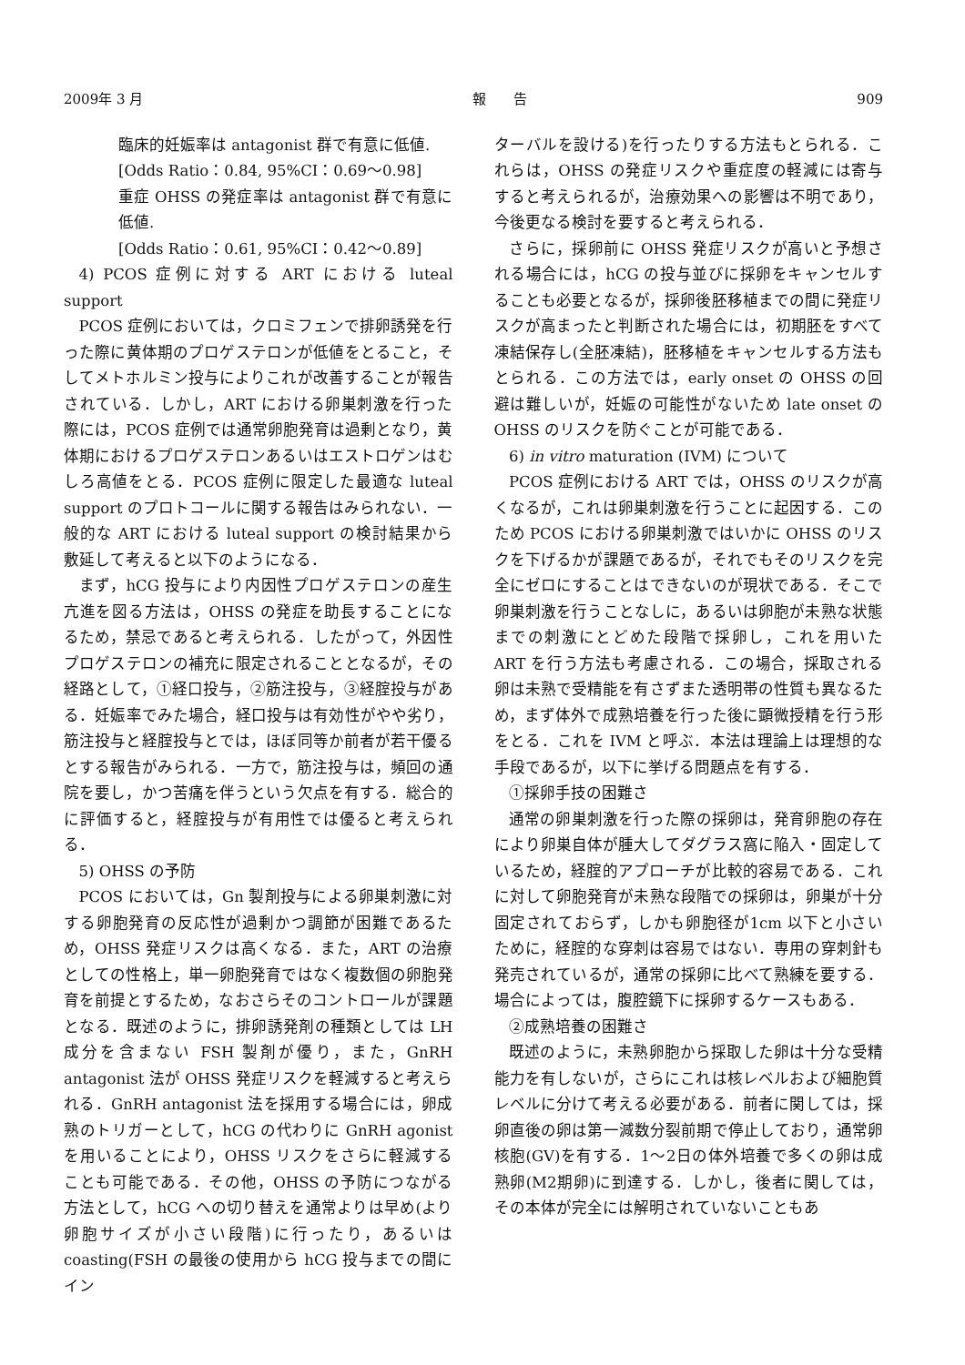2009年 3 月 報　　告 909
臨床的妊娠率は antagonist 群で有意に低値.
[Odds Ratio：0.84, 95%CI：0.69〜0.98]
重症 OHSS の発症率は antagonist 群で有意に低値.
[Odds Ratio：0.61, 95%CI：0.42〜0.89]
4) PCOS 症例に対する ART における luteal support
PCOS 症例においては，クロミフェンで排卵誘発を行った際に黄体期のプロゲステロンが低値をとること，そしてメトホルミン投与によりこれが改善することが報告されている．しかし，ART における卵巣刺激を行った際には，PCOS 症例では通常卵胞発育は過剰となり，黄体期におけるプロゲステロンあるいはエストロゲンはむしろ高値をとる．PCOS 症例に限定した最適な luteal support のプロトコールに関する報告はみられない．一般的な ART における luteal support の検討結果から敷延して考えると以下のようになる．
まず，hCG 投与により内因性プロゲステロンの産生亢進を図る方法は，OHSS の発症を助長することになるため，禁忌であると考えられる．したがって，外因性プロゲステロンの補充に限定されることとなるが，その経路として，①経口投与，②筋注投与，③経腟投与がある．妊娠率でみた場合，経口投与は有効性がやや劣り，筋注投与と経腟投与とでは，ほぼ同等か前者が若干優るとする報告がみられる．一方で，筋注投与は，頻回の通院を要し，かつ苦痛を伴うという欠点を有する．総合的に評価すると，経腟投与が有用性では優ると考えられる．
5) OHSS の予防
PCOS においては，Gn 製剤投与による卵巣刺激に対する卵胞発育の反応性が過剰かつ調節が困難であるため，OHSS 発症リスクは高くなる．また，ART の治療としての性格上，単一卵胞発育ではなく複数個の卵胞発育を前提とするため，なおさらそのコントロールが課題となる．既述のように，排卵誘発剤の種類としては LH 成分を含まない FSH 製剤が優り，また，GnRH antagonist 法が OHSS 発症リスクを軽減すると考えられる．GnRH antagonist 法を採用する場合には，卵成熟のトリガーとして，hCG の代わりに GnRH agonist を用いることにより，OHSS リスクをさらに軽減することも可能である．その他，OHSS の予防につながる方法として，hCG への切り替えを通常よりは早め(より卵胞サイズが小さい段階)に行ったり，あるいは coasting(FSH の最後の使用から hCG 投与までの間にイン
ターバルを設ける)を行ったりする方法もとられる．これらは，OHSS の発症リスクや重症度の軽減には寄与すると考えられるが，治療効果への影響は不明であり，今後更なる検討を要すると考えられる．
さらに，採卵前に OHSS 発症リスクが高いと予想される場合には，hCG の投与並びに採卵をキャンセルすることも必要となるが，採卵後胚移植までの間に発症リスクが高まったと判断された場合には，初期胚をすべて凍結保存し(全胚凍結)，胚移植をキャンセルする方法もとられる．この方法では，early onset の OHSS の回避は難しいが，妊娠の可能性がないため late onset の OHSS のリスクを防ぐことが可能である．
6) in vitro maturation (IVM) について
PCOS 症例における ART では，OHSS のリスクが高くなるが，これは卵巣刺激を行うことに起因する．このため PCOS における卵巣刺激ではいかに OHSS のリスクを下げるかが課題であるが，それでもそのリスクを完全にゼロにすることはできないのが現状である．そこで卵巣刺激を行うことなしに，あるいは卵胞が未熟な状態までの刺激にとどめた段階で採卵し，これを用いた ART を行う方法も考慮される．この場合，採取される卵は未熟で受精能を有さずまた透明帯の性質も異なるため，まず体外で成熟培養を行った後に顕微授精を行う形をとる．これを IVM と呼ぶ．本法は理論上は理想的な手段であるが，以下に挙げる問題点を有する．
①採卵手技の困難さ
通常の卵巣刺激を行った際の採卵は，発育卵胞の存在により卵巣自体が腫大してダグラス窩に陥入・固定しているため，経腟的アプローチが比較的容易である．これに対して卵胞発育が未熟な段階での採卵は，卵巣が十分固定されておらず，しかも卵胞径が1cm 以下と小さいために，経腟的な穿刺は容易ではない．専用の穿刺針も発売されているが，通常の採卵に比べて熟練を要する．場合によっては，腹腔鏡下に採卵するケースもある．
②成熟培養の困難さ
既述のように，未熟卵胞から採取した卵は十分な受精能力を有しないが，さらにこれは核レベルおよび細胞質レベルに分けて考える必要がある．前者に関しては，採卵直後の卵は第一減数分裂前期で停止しており，通常卵核胞(GV)を有する．1〜2日の体外培養で多くの卵は成熟卵(M2期卵)に到達する．しかし，後者に関しては，その本体が完全には解明されていないこともあ